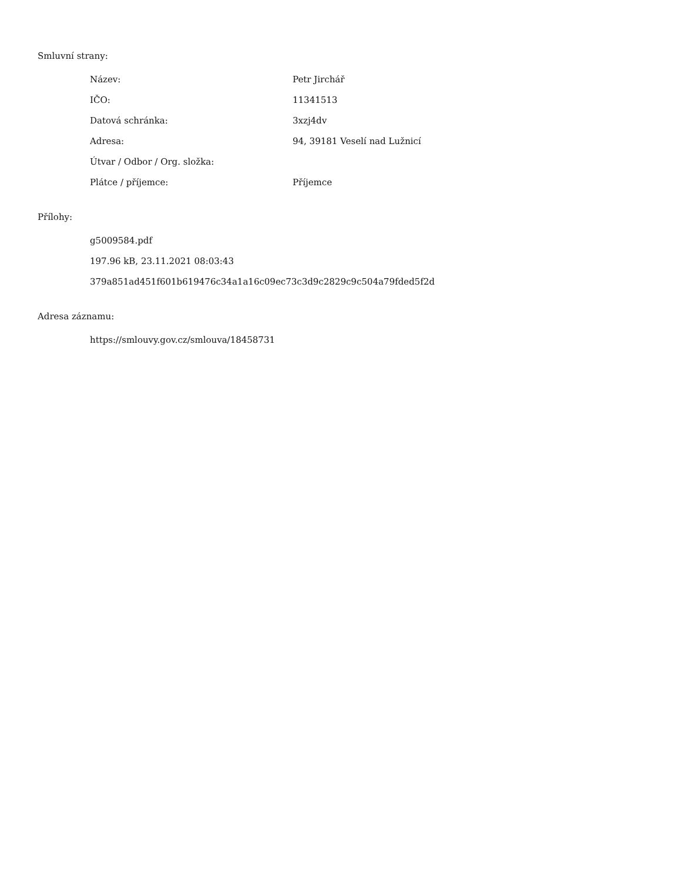Smluvní strany:
| Název: | Petr Jirchář |
| IČO: | 11341513 |
| Datová schránka: | 3xzj4dv |
| Adresa: | 94, 39181 Veselí nad Lužnicí |
| Útvar / Odbor / Org. složka: | |
| Plátce / příjemce: | Příjemce |
Přílohy:
g5009584.pdf
197.96 kB, 23.11.2021 08:03:43
379a851ad451f601b619476c34a1a16c09ec73c3d9c2829c9c504a79fded5f2d
Adresa záznamu:
https://smlouvy.gov.cz/smlouva/18458731